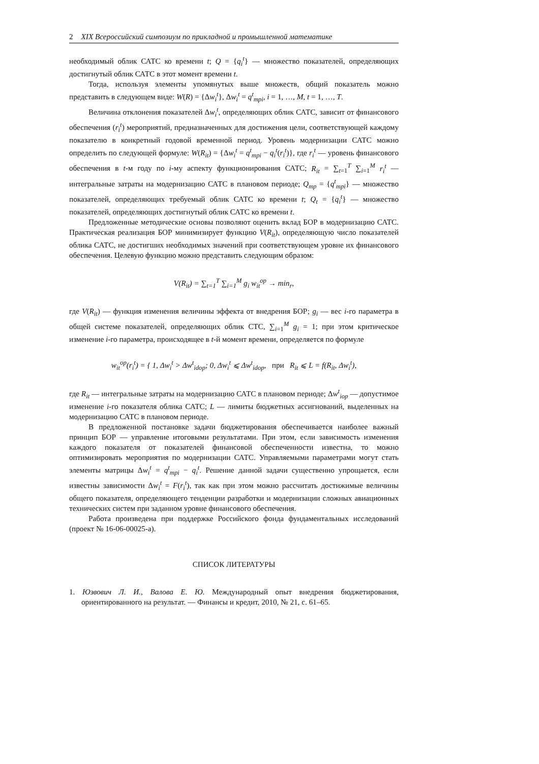2 XIX Всероссийский симпозиум по прикладной и промышленной математике
необходимый облик САТС ко времени t; Q = {q<sub>i</sub><sup>t</sup>} — множество показателей, определяющих достигнутый облик САТС в этот момент времени t.
Тогда, используя элементы упомянутых выше множеств, общий показатель можно представить в следующем виде: W(R) = {Δw<sub>i</sub><sup>t</sup>}, Δw<sub>i</sub><sup>t</sup> = q<sup>t</sup><sub>mpi</sub>, i = 1, …, M, t = 1, …, T.
Величина отклонения показателей Δw<sub>i</sub><sup>t</sup>, определяющих облик САТС, зависит от финансового обеспечения (r<sub>i</sub><sup>t</sup>) мероприятий, предназначенных для достижения цели, соответствующей каждому показателю в конкретный годовой временной период. Уровень модернизации САТС можно определить по следующей формуле: W(R<sub>it</sub>) = {Δw<sub>i</sub><sup>t</sup> = q<sup>t</sup><sub>mpi</sub> − q<sub>i</sub><sup>t</sup>(r<sub>i</sub><sup>t</sup>)}, где r<sub>i</sub><sup>t</sup> — уровень финансового обеспечения в t-м году по i-му аспекту функционирования САТС; R<sub>it</sub> = ∑<sub>t=1</sub><sup>T</sup> ∑<sub>i=1</sub><sup>M</sup> r<sub>i</sub><sup>t</sup> — интегральные затраты на модернизацию САТС в плановом периоде; Q<sub>mp</sub> = {q<sup>t</sup><sub>mpi</sub>} — множество показателей, определяющих требуемый облик САТС ко времени t; Q<sub>t</sub> = {q<sub>i</sub><sup>t</sup>} — множество показателей, определяющих достигнутый облик САТС ко времени t.
Предложенные методические основы позволяют оценить вклад БОР в модернизацию САТС. Практическая реализация БОР минимизирует функцию V(R<sub>it</sub>), определяющую число показателей облика САТС, не достигших необходимых значений при соответствующем уровне их финансового обеспечения. Целевую функцию можно представить следующим образом:
V(R<sub>it</sub>) = ∑<sub>t=1</sub><sup>T</sup> ∑<sub>i=1</sub><sup>M</sup> g<sub>i</sub> w<sub>it</sub><sup>op</sup> → min<sub>r</sub>,
где V(R<sub>it</sub>) — функция изменения величины эффекта от внедрения БОР; g<sub>i</sub> — вес i-го параметра в общей системе показателей, определяющих облик СТС, ∑<sub>i=1</sub><sup>M</sup> g<sub>i</sub> = 1; при этом критическое изменение i-го параметра, происходящее в t-й момент времени, определяется по формуле
w<sub>it</sub><sup>op</sup>(r<sub>i</sub><sup>t</sup>) = { 1, Δw<sub>i</sub><sup>t</sup> > Δw<sup>t</sup><sub>idop</sub>; 0, Δw<sub>i</sub><sup>t</sup> ⩽ Δw<sup>t</sup><sub>idop</sub>, при R<sub>it</sub> ⩽ L = f(R<sub>it</sub>, Δw<sub>i</sub><sup>t</sup>),
где R<sub>it</sub> — интегральные затраты на модернизацию САТС в плановом периоде; Δw<sup>t</sup><sub>iop</sub> — допустимое изменение i-го показателя облика САТС; L — лимиты бюджетных ассигнований, выделенных на модернизацию САТС в плановом периоде.
В предложенной постановке задачи бюджетирования обеспечивается наиболее важный принцип БОР — управление итоговыми результатами. При этом, если зависимость изменения каждого показателя от показателей финансовой обеспеченности известна, то можно оптимизировать мероприятия по модернизации САТС. Управляемыми параметрами могут стать элементы матрицы Δw<sub>i</sub><sup>t</sup> = q<sup>t</sup><sub>mpi</sub> − q<sub>i</sub><sup>t</sup>. Решение данной задачи существенно упрощается, если известны зависимости Δw<sub>i</sub><sup>t</sup> = F(r<sub>i</sub><sup>t</sup>), так как при этом можно рассчитать достижимые величины общего показателя, определяющего тенденции разработки и модернизации сложных авиационных технических систем при заданном уровне финансового обеспечения.
Работа произведена при поддержке Российского фонда фундаментальных исследований (проект № 16-06-00025-а).
СПИСОК ЛИТЕРАТУРЫ
1. Юзвович Л. И., Валова Е. Ю. Международный опыт внедрения бюджетирования, ориентированного на результат. — Финансы и кредит, 2010, № 21, с. 61–65.